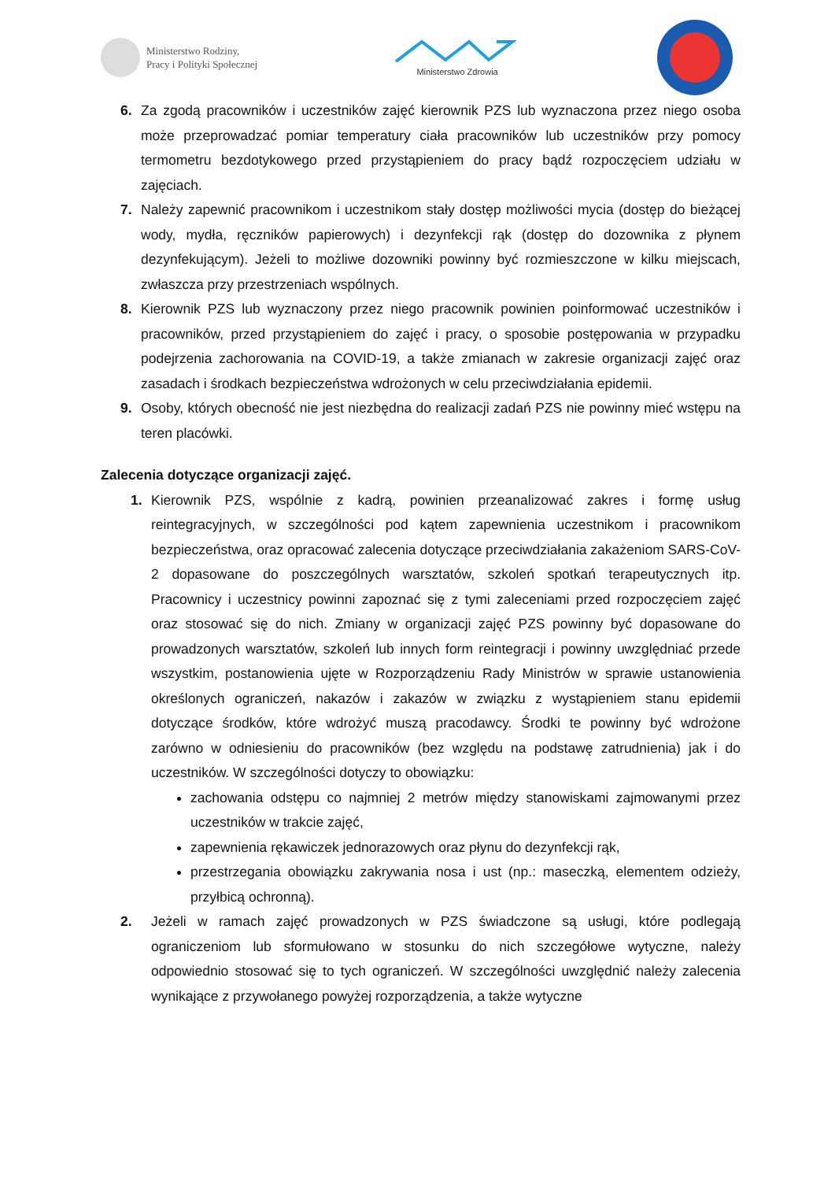Ministerstwo Rodziny,
Pracy i Polityki Społecznej
Ministerstwo Zdrowia
6. Za zgodą pracowników i uczestników zajęć kierownik PZS lub wyznaczona przez niego osoba może przeprowadzać pomiar temperatury ciała pracowników lub uczestników przy pomocy termometru bezdotykowego przed przystąpieniem do pracy bądź rozpoczęciem udziału w zajęciach.
7. Należy zapewnić pracownikom i uczestnikom stały dostęp możliwości mycia (dostęp do bieżącej wody, mydła, ręczników papierowych) i dezynfekcji rąk (dostęp do dozownika z płynem dezynfekującym). Jeżeli to możliwe dozowniki powinny być rozmieszczone w kilku miejscach, zwłaszcza przy przestrzeniach wspólnych.
8. Kierownik PZS lub wyznaczony przez niego pracownik powinien poinformować uczestników i pracowników, przed przystąpieniem do zajęć i pracy, o sposobie postępowania w przypadku podejrzenia zachorowania na COVID-19, a także zmianach w zakresie organizacji zajęć oraz zasadach i środkach bezpieczeństwa wdrożonych w celu przeciwdziałania epidemii.
9. Osoby, których obecność nie jest niezbędna do realizacji zadań PZS nie powinny mieć wstępu na teren placówki.
Zalecenia dotyczące organizacji zajęć.
1. Kierownik PZS, wspólnie z kadrą, powinien przeanalizować zakres i formę usług reintegracyjnych, w szczególności pod kątem zapewnienia uczestnikom i pracownikom bezpieczeństwa, oraz opracować zalecenia dotyczące przeciwdziałania zakażeniom SARS-CoV-2 dopasowane do poszczególnych warsztatów, szkoleń spotkań terapeutycznych itp. Pracownicy i uczestnicy powinni zapoznać się z tymi zaleceniami przed rozpoczęciem zajęć oraz stosować się do nich. Zmiany w organizacji zajęć PZS powinny być dopasowane do prowadzonych warsztatów, szkoleń lub innych form reintegracji i powinny uwzględniać przede wszystkim, postanowienia ujęte w Rozporządzeniu Rady Ministrów w sprawie ustanowienia określonych ograniczeń, nakazów i zakazów w związku z wystąpieniem stanu epidemii dotyczące środków, które wdrożyć muszą pracodawcy. Środki te powinny być wdrożone zarówno w odniesieniu do pracowników (bez względu na podstawę zatrudnienia) jak i do uczestników. W szczególności dotyczy to obowiązku:
zachowania odstępu co najmniej 2 metrów między stanowiskami zajmowanymi przez uczestników w trakcie zajęć,
zapewnienia rękawiczek jednorazowych oraz płynu do dezynfekcji rąk,
przestrzegania obowiązku zakrywania nosa i ust (np.: maseczką, elementem odzieży, przyłbicą ochronną).
2. Jeżeli w ramach zajęć prowadzonych w PZS świadczone są usługi, które podlegają ograniczeniom lub sformułowano w stosunku do nich szczegółowe wytyczne, należy odpowiednio stosować się to tych ograniczeń. W szczególności uwzględnić należy zalecenia wynikające z przywołanego powyżej rozporządzenia, a także wytyczne